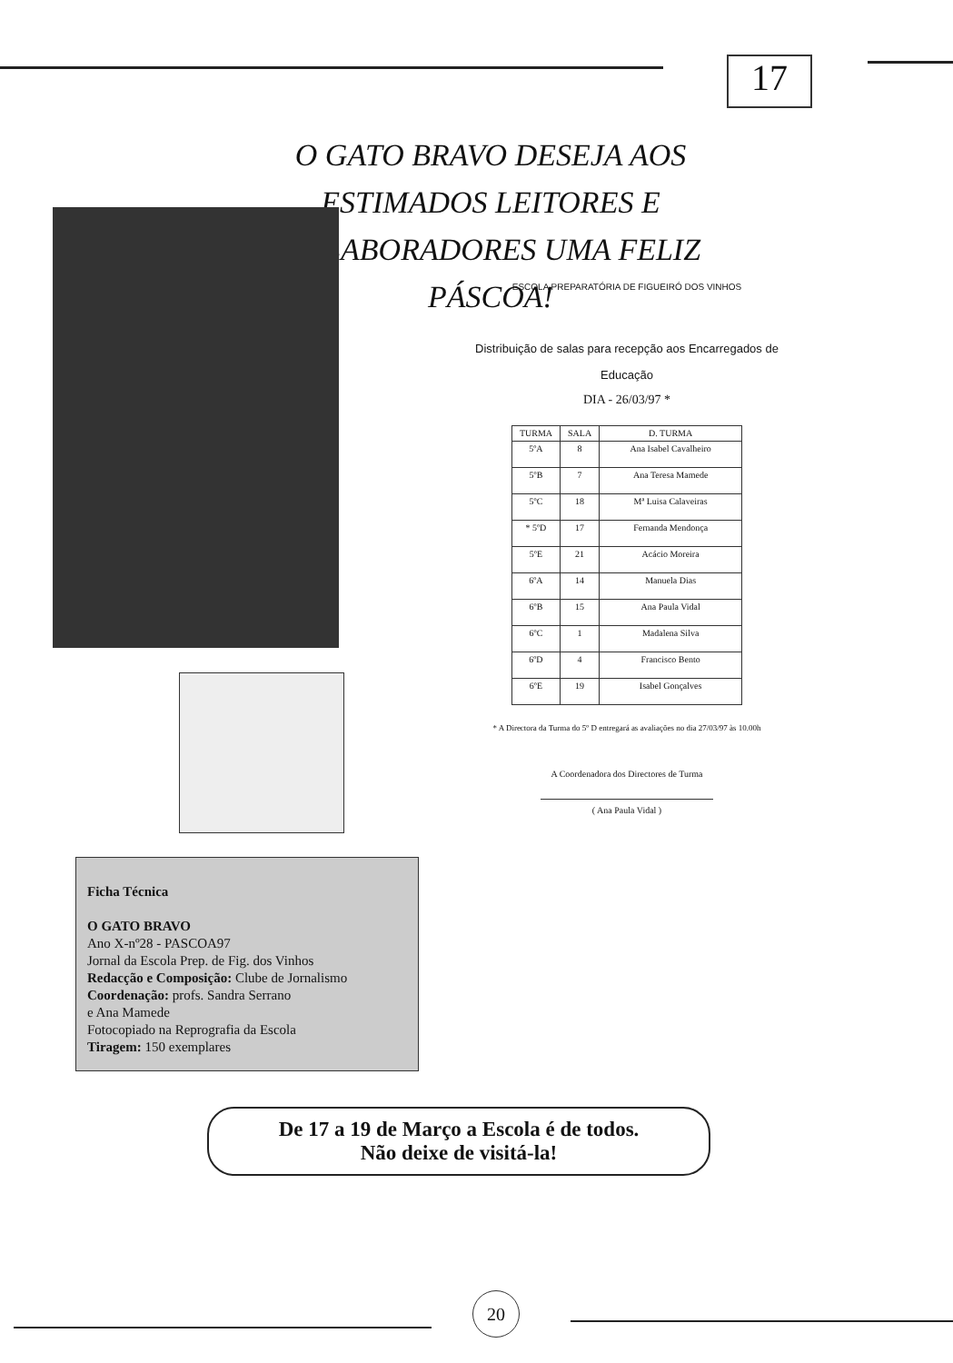17
O GATO BRAVO DESEJA AOS ESTIMADOS LEITORES E COLABORADORES UMA FELIZ PÁSCOA!
ESCOLA PREPARATÓRIA DE FIGUEIRÓ DOS VINHOS
Distribuição de salas para recepção aos Encarregados de
Educação
DIA - 26/03/97 *
| TURMA | SALA | D. TURMA |
| --- | --- | --- |
| 5ºA | 8 | Ana Isabel Cavalheiro |
| 5ºB | 7 | Ana Teresa Mamede |
| 5ºC | 18 | Mª Luisa Calaveiras |
| * 5ºD | 17 | Fernanda Mendonça |
| 5ºE | 21 | Acácio Moreira |
| 6ºA | 14 | Manuela Dias |
| 6ºB | 15 | Ana Paula Vidal |
| 6ºC | 1 | Madalena Silva |
| 6ºD | 4 | Francisco Bento |
| 6ºE | 19 | Isabel Gonçalves |
* A Directora da Turma do 5º D entregará as avaliações no dia 27/03/97 às 10.00h
A Coordenadora dos Directores de Turma
( Ana Paula Vidal )
Ficha Técnica
O GATO BRAVO
Ano X-nº28 - PASCOA97
Jornal da Escola Prep. de Fig. dos Vinhos
Redacção e Composição: Clube de Jornalismo
Coordenação: profs. Sandra Serrano
e Ana Mamede
Fotocopiado na Reprografia da Escola
Tiragem: 150 exemplares
De 17 a 19 de Março a Escola é de todos.
Não deixe de visitá-la!
20